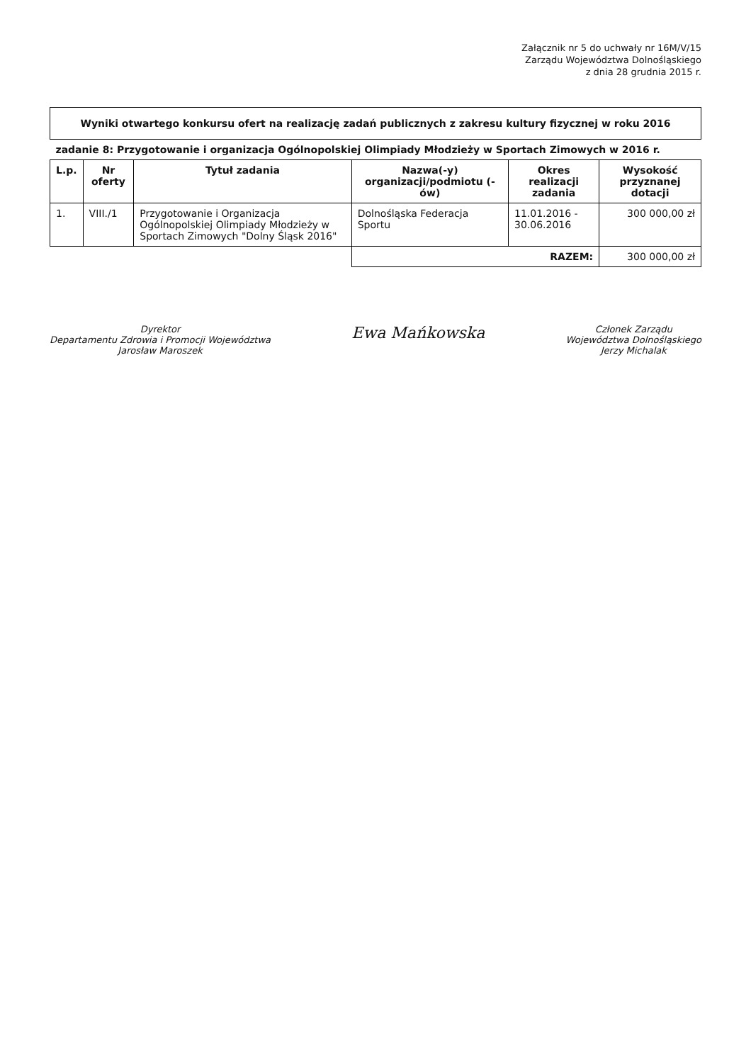Załącznik nr 5 do uchwały nr 16M/V/15
Zarządu Województwa Dolnośląskiego
z dnia 28 grudnia 2015 r.
| Wyniki otwartego konkursu ofert na realizację zadań publicznych z zakresu kultury fizycznej w roku 2016 | | | | | |
| zadanie 8: Przygotowanie i organizacja Ogólnopolskiej Olimpiady Młodzieży w Sportach Zimowych w 2016 r. | | | | | |
| L.p. | Nr oferty | Tytuł zadania | Nazwa(-y) organizacji/podmiotu (-ów) | Okres realizacji zadania | Wysokość przyznanej dotacji |
| 1. | VIII./1 | Przygotowanie i Organizacja Ogólnopolskiej Olimpiady Młodzieży w Sportach Zimowych "Dolny Śląsk 2016" | Dolnośląska Federacja Sportu | 11.01.2016 - 30.06.2016 | 300 000,00 zł |
| | | | RAZEM: | | 300 000,00 zł |
Dyrektor
Departamentu Zdrowia i Promocji Województwa
Jarosław Maroszek
Ewa Mańkowska
Członek Zarządu
Województwa Dolnośląskiego
Jerzy Michalak